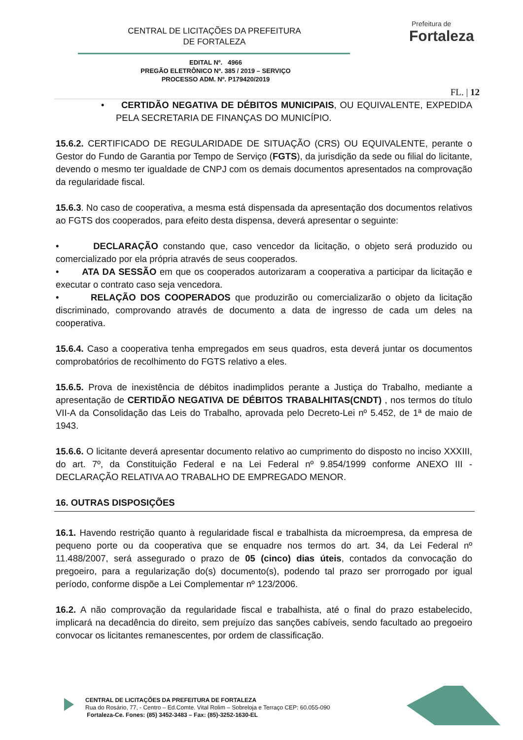CENTRAL DE LICITAÇÕES DA PREFEITURA
DE FORTALEZA
Prefeitura de
Fortaleza
EDITAL Nº. 4966
PREGÃO ELETRÔNICO Nº. 385 / 2019 – SERVIÇO
PROCESSO ADM. Nº. P179420/2019
FL. | 12
• CERTIDÃO NEGATIVA DE DÉBITOS MUNICIPAIS, OU EQUIVALENTE, EXPEDIDA PELA SECRETARIA DE FINANÇAS DO MUNICÍPIO.
15.6.2. CERTIFICADO DE REGULARIDADE DE SITUAÇÃO (CRS) OU EQUIVALENTE, perante o Gestor do Fundo de Garantia por Tempo de Serviço (FGTS), da jurisdição da sede ou filial do licitante, devendo o mesmo ter igualdade de CNPJ com os demais documentos apresentados na comprovação da regularidade fiscal.
15.6.3. No caso de cooperativa, a mesma está dispensada da apresentação dos documentos relativos ao FGTS dos cooperados, para efeito desta dispensa, deverá apresentar o seguinte:
• DECLARAÇÃO constando que, caso vencedor da licitação, o objeto será produzido ou comercializado por ela própria através de seus cooperados.
• ATA DA SESSÃO em que os cooperados autorizaram a cooperativa a participar da licitação e executar o contrato caso seja vencedora.
• RELAÇÃO DOS COOPERADOS que produzirão ou comercializarão o objeto da licitação discriminado, comprovando através de documento a data de ingresso de cada um deles na cooperativa.
15.6.4. Caso a cooperativa tenha empregados em seus quadros, esta deverá juntar os documentos comprobatórios de recolhimento do FGTS relativo a eles.
15.6.5. Prova de inexistência de débitos inadimplidos perante a Justiça do Trabalho, mediante a apresentação de CERTIDÃO NEGATIVA DE DÉBITOS TRABALHITAS(CNDT) , nos termos do título VII-A da Consolidação das Leis do Trabalho, aprovada pelo Decreto-Lei nº 5.452, de 1ª de maio de 1943.
15.6.6. O licitante deverá apresentar documento relativo ao cumprimento do disposto no inciso XXXIII, do art. 7º, da Constituição Federal e na Lei Federal nº 9.854/1999 conforme ANEXO III - DECLARAÇÃO RELATIVA AO TRABALHO DE EMPREGADO MENOR.
16. OUTRAS DISPOSIÇÕES
16.1. Havendo restrição quanto à regularidade fiscal e trabalhista da microempresa, da empresa de pequeno porte ou da cooperativa que se enquadre nos termos do art. 34, da Lei Federal nº 11.488/2007, será assegurado o prazo de 05 (cinco) dias úteis, contados da convocação do pregoeiro, para a regularização do(s) documento(s), podendo tal prazo ser prorrogado por igual período, conforme dispõe a Lei Complementar nº 123/2006.
16.2. A não comprovação da regularidade fiscal e trabalhista, até o final do prazo estabelecido, implicará na decadência do direito, sem prejuízo das sanções cabíveis, sendo facultado ao pregoeiro convocar os licitantes remanescentes, por ordem de classificação.
CENTRAL DE LICITAÇÕES DA PREFEITURA DE FORTALEZA
Rua do Rosário, 77, - Centro – Ed.Comte. Vital Rolim – Sobreloja e Terraço CEP: 60.055-090
Fortaleza-Ce. Fones: (85) 3452-3483 – Fax: (85)-3252-1630-EL